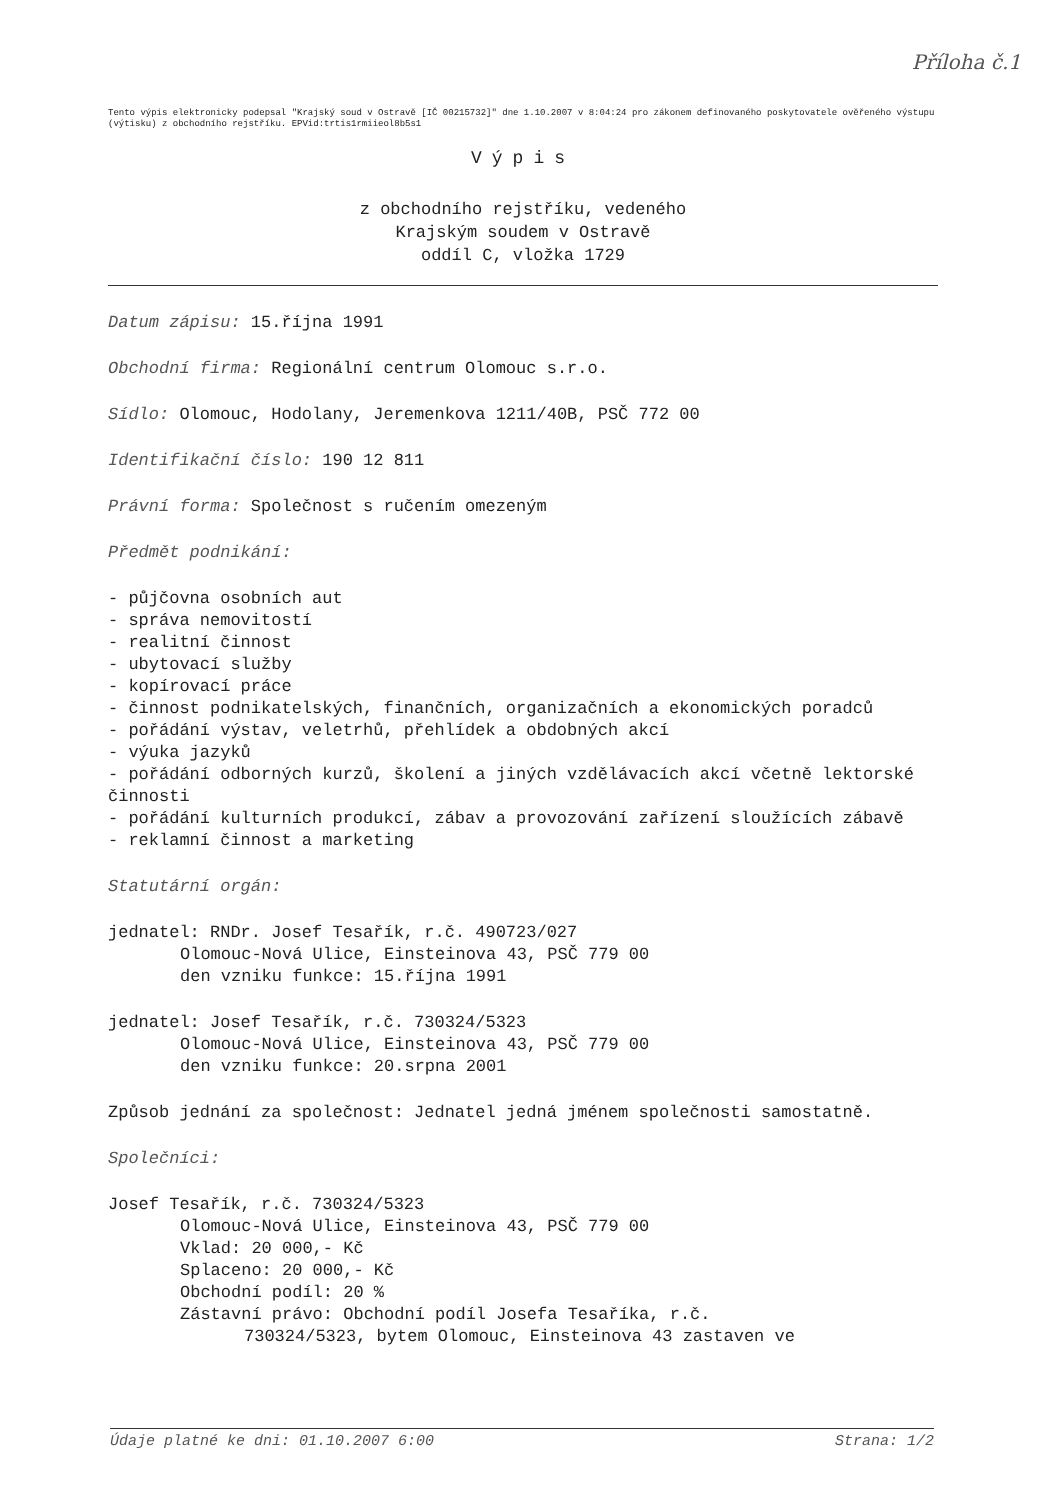Příloha č.1
Tento výpis elektronicky podepsal "Krajský soud v Ostravě [IČ 00215732]" dne 1.10.2007 v 8:04:24 pro zákonem definovaného poskytovatele ověřeného výstupu (výtisku) z obchodního rejstříku. EPVid:trtis1rmiieol8b5s1
Výpis
z obchodního rejstříku, vedeného
Krajským soudem v Ostravě
oddíl C, vložka 1729
Datum zápisu: 15.října 1991
Obchodní firma: Regionální centrum Olomouc s.r.o.
Sídlo: Olomouc, Hodolany, Jeremenkova 1211/40B, PSČ 772 00
Identifikační číslo: 190 12 811
Právní forma: Společnost s ručením omezeným
Předmět podnikání:
- půjčovna osobních aut
- správa nemovitostí
- realitní činnost
- ubytovací služby
- kopírovací práce
- činnost podnikatelských, finančních, organizačních a ekonomických poradců
- pořádání výstav, veletrhů, přehlídek a obdobných akcí
- výuka jazyků
- pořádání odborných kurzů, školení a jiných vzdělávacích akcí včetně lektorské činnosti
- pořádání kulturních produkcí, zábav a provozování zařízení sloužících zábavě
- reklamní činnost a marketing
Statutární orgán:
jednatel: RNDr. Josef Tesařík, r.č. 490723/027
Olomouc-Nová Ulice, Einsteinova 43, PSČ 779 00
den vzniku funkce: 15.října 1991
jednatel: Josef Tesařík, r.č. 730324/5323
Olomouc-Nová Ulice, Einsteinova 43, PSČ 779 00
den vzniku funkce: 20.srpna 2001
Způsob jednání za společnost: Jednatel jedná jménem společnosti samostatně.
Společníci:
Josef Tesařík, r.č. 730324/5323
Olomouc-Nová Ulice, Einsteinova 43, PSČ 779 00
Vklad: 20 000,- Kč
Splaceno: 20 000,- Kč
Obchodní podíl: 20 %
Zástavní právo: Obchodní podíl Josefa Tesaříka, r.č.
730324/5323, bytem Olomouc, Einsteinova 43 zastaven ve
Údaje platné ke dni: 01.10.2007 6:00 Strana: 1/2